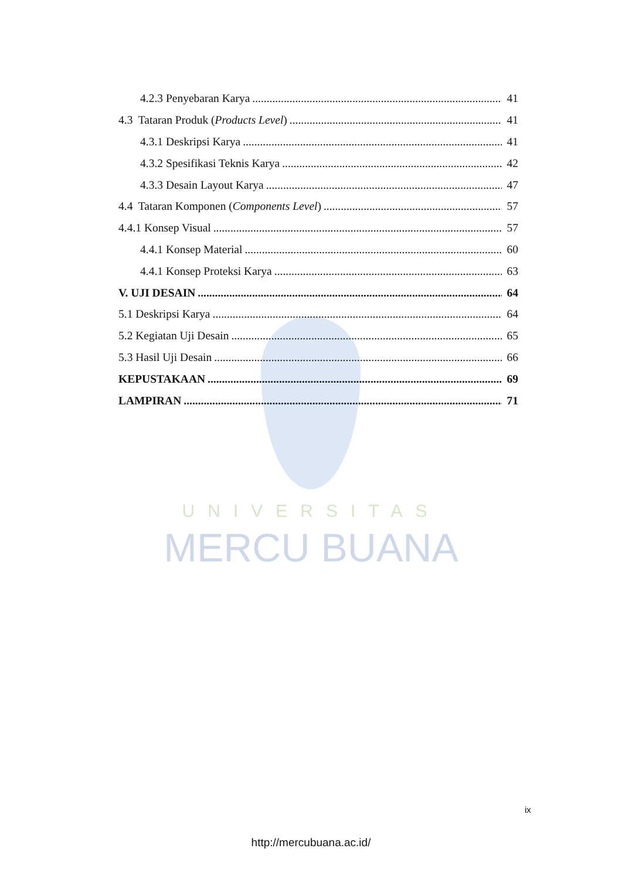UNIVERSITAS
MERCU BUANA
4.2.3 Penyebaran Karya 41
4.3 Tataran Produk (Products Level) 41
4.3.1 Deskripsi Karya 41
4.3.2 Spesifikasi Teknis Karya 42
4.3.3 Desain Layout Karya 47
4.4 Tataran Komponen (Components Level) 57
4.4.1 Konsep Visual 57
4.4.1 Konsep Material 60
4.4.1 Konsep Proteksi Karya 63
V. UJI DESAIN 64
5.1 Deskripsi Karya 64
5.2 Kegiatan Uji Desain 65
5.3 Hasil Uji Desain 66
KEPUSTAKAAN 69
LAMPIRAN 71
ix
http://mercubuana.ac.id/